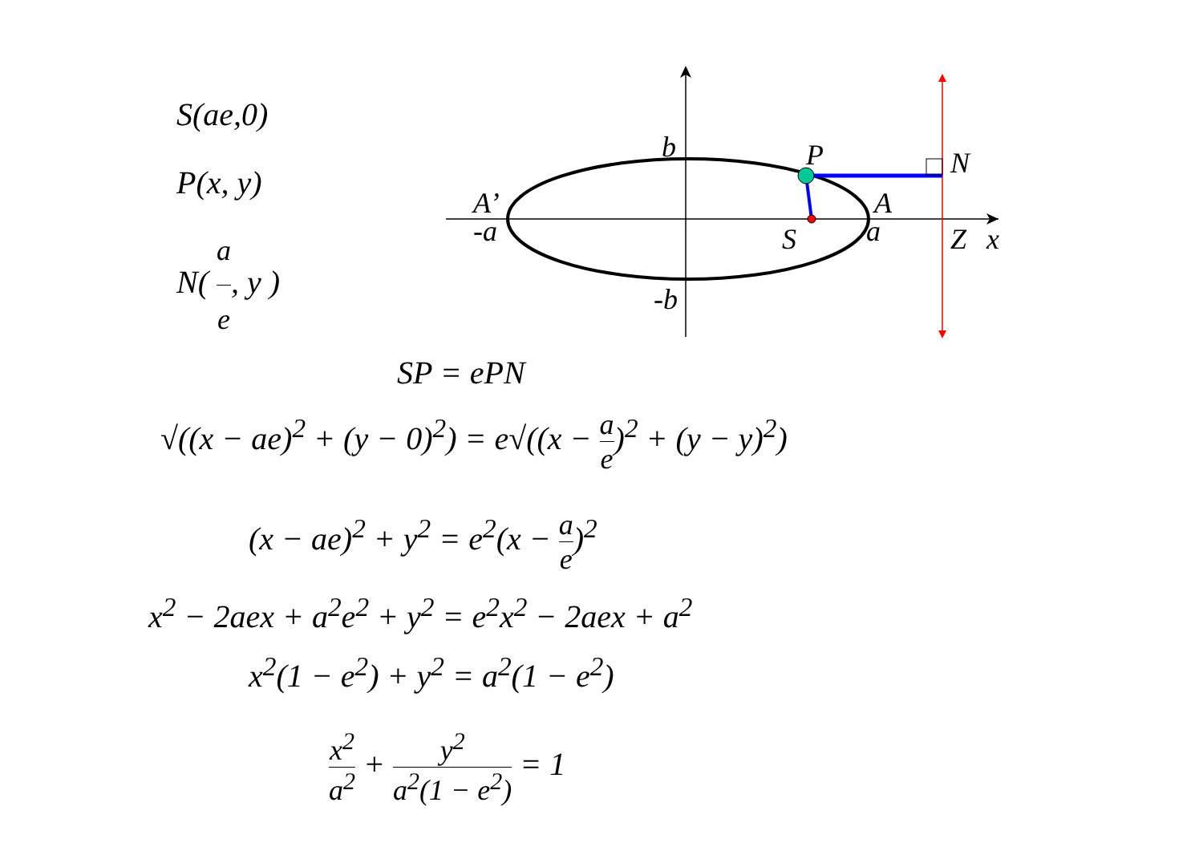b
P
N
A’
A
-a
S
a
Z
x
-b
S(ae,0)
P(x, y)
N( a e, y )
SP = ePN
√((x − ae)<sup>2</sup> + (y − 0)<sup>2</sup>) = e√((x − a e)<sup>2</sup> + (y − y)<sup>2</sup>)
(x − ae)<sup>2</sup> + y<sup>2</sup> = e<sup>2</sup>(x − a e)<sup>2</sup>
x<sup>2</sup> − 2aex + a<sup>2</sup>e<sup>2</sup> + y<sup>2</sup> = e<sup>2</sup>x<sup>2</sup> − 2aex + a<sup>2</sup>
x<sup>2</sup>(1 − e<sup>2</sup>) + y<sup>2</sup> = a<sup>2</sup>(1 − e<sup>2</sup>)
x<sup>2</sup> a<sup>2</sup> + y<sup>2</sup> a<sup>2</sup>(1 − e<sup>2</sup>) = 1